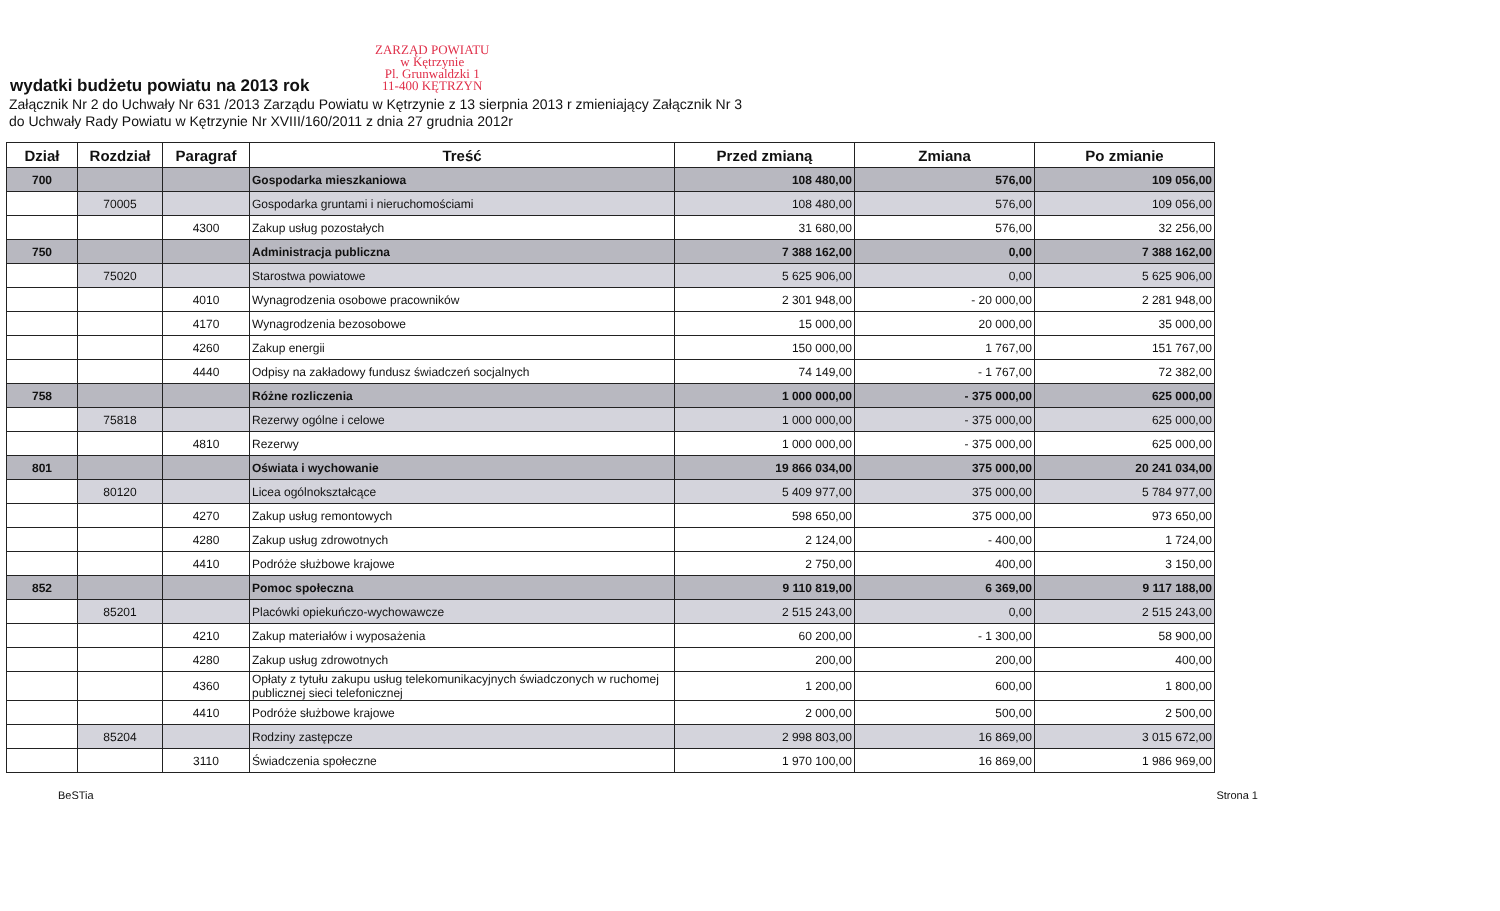ZARZĄD POWIATU
w Kętrzynie
Pl. Grunwaldzki 1
11-400 KĘTRZYN
wydatki budżetu powiatu na 2013 rok
Załącznik Nr 2 do Uchwały Nr 631 /2013 Zarządu Powiatu w Kętrzynie z 13 sierpnia 2013 r zmieniający Załącznik Nr 3
do Uchwały Rady Powiatu w Kętrzynie Nr XVIII/160/2011 z dnia 27 grudnia 2012r
| Dział | Rozdział | Paragraf | Treść | Przed zmianą | Zmiana | Po zmianie |
| --- | --- | --- | --- | --- | --- | --- |
| 700 | | | Gospodarka mieszkaniowa | 108 480,00 | 576,00 | 109 056,00 |
| | 70005 | | Gospodarka gruntami i nieruchomościami | 108 480,00 | 576,00 | 109 056,00 |
| | | 4300 | Zakup usług pozostałych | 31 680,00 | 576,00 | 32 256,00 |
| 750 | | | Administracja publiczna | 7 388 162,00 | 0,00 | 7 388 162,00 |
| | 75020 | | Starostwa powiatowe | 5 625 906,00 | 0,00 | 5 625 906,00 |
| | | 4010 | Wynagrodzenia osobowe pracowników | 2 301 948,00 | - 20 000,00 | 2 281 948,00 |
| | | 4170 | Wynagrodzenia bezosobowe | 15 000,00 | 20 000,00 | 35 000,00 |
| | | 4260 | Zakup energii | 150 000,00 | 1 767,00 | 151 767,00 |
| | | 4440 | Odpisy na zakładowy fundusz świadczeń socjalnych | 74 149,00 | - 1 767,00 | 72 382,00 |
| 758 | | | Różne rozliczenia | 1 000 000,00 | - 375 000,00 | 625 000,00 |
| | 75818 | | Rezerwy ogólne i celowe | 1 000 000,00 | - 375 000,00 | 625 000,00 |
| | | 4810 | Rezerwy | 1 000 000,00 | - 375 000,00 | 625 000,00 |
| 801 | | | Oświata i wychowanie | 19 866 034,00 | 375 000,00 | 20 241 034,00 |
| | 80120 | | Licea ogólnokształcące | 5 409 977,00 | 375 000,00 | 5 784 977,00 |
| | | 4270 | Zakup usług remontowych | 598 650,00 | 375 000,00 | 973 650,00 |
| | | 4280 | Zakup usług zdrowotnych | 2 124,00 | - 400,00 | 1 724,00 |
| | | 4410 | Podróże służbowe krajowe | 2 750,00 | 400,00 | 3 150,00 |
| 852 | | | Pomoc społeczna | 9 110 819,00 | 6 369,00 | 9 117 188,00 |
| | 85201 | | Placówki opiekuńczo-wychowawcze | 2 515 243,00 | 0,00 | 2 515 243,00 |
| | | 4210 | Zakup materiałów i wyposażenia | 60 200,00 | - 1 300,00 | 58 900,00 |
| | | 4280 | Zakup usług zdrowotnych | 200,00 | 200,00 | 400,00 |
| | | 4360 | Opłaty z tytułu zakupu usług telekomunikacyjnych świadczonych w ruchomej publicznej sieci telefonicznej | 1 200,00 | 600,00 | 1 800,00 |
| | | 4410 | Podróże służbowe krajowe | 2 000,00 | 500,00 | 2 500,00 |
| | 85204 | | Rodziny zastępcze | 2 998 803,00 | 16 869,00 | 3 015 672,00 |
| | | 3110 | Świadczenia społeczne | 1 970 100,00 | 16 869,00 | 1 986 969,00 |
BeSTia Strona 1